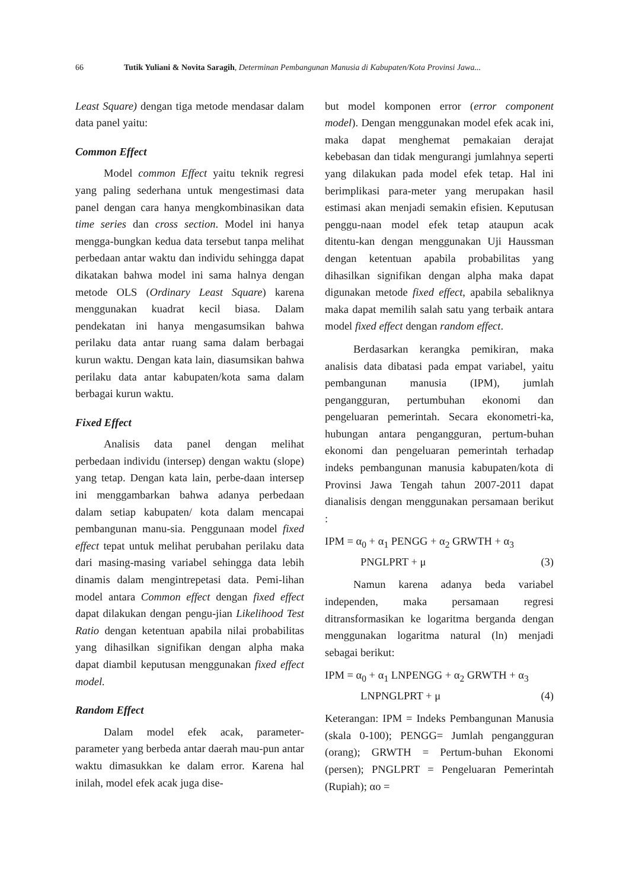66 Tutik Yuliani & Novita Saragih, Determinan Pembangunan Manusia di Kabupaten/Kota Provinsi Jawa...
Least Square) dengan tiga metode mendasar dalam data panel yaitu:
Common Effect
Model common Effect yaitu teknik regresi yang paling sederhana untuk mengestimasi data panel dengan cara hanya mengkombinasikan data time series dan cross section. Model ini hanya mengga-bungkan kedua data tersebut tanpa melihat perbedaan antar waktu dan individu sehingga dapat dikatakan bahwa model ini sama halnya dengan metode OLS (Ordinary Least Square) karena menggunakan kuadrat kecil biasa. Dalam pendekatan ini hanya mengasumsikan bahwa perilaku data antar ruang sama dalam berbagai kurun waktu. Dengan kata lain, diasumsikan bahwa perilaku data antar kabupaten/kota sama dalam berbagai kurun waktu.
Fixed Effect
Analisis data panel dengan melihat perbedaan individu (intersep) dengan waktu (slope) yang tetap. Dengan kata lain, perbe-daan intersep ini menggambarkan bahwa adanya perbedaan dalam setiap kabupaten/ kota dalam mencapai pembangunan manu-sia. Penggunaan model fixed effect tepat untuk melihat perubahan perilaku data dari masing-masing variabel sehingga data lebih dinamis dalam mengintrepetasi data. Pemi-lihan model antara Common effect dengan fixed effect dapat dilakukan dengan pengu-jian Likelihood Test Ratio dengan ketentuan apabila nilai probabilitas yang dihasilkan signifikan dengan alpha maka dapat diambil keputusan menggunakan fixed effect model.
Random Effect
Dalam model efek acak, parameter-parameter yang berbeda antar daerah mau-pun antar waktu dimasukkan ke dalam error. Karena hal inilah, model efek acak juga dise-
but model komponen error (error component model). Dengan menggunakan model efek acak ini, maka dapat menghemat pemakaian derajat kebebasan dan tidak mengurangi jumlahnya seperti yang dilakukan pada model efek tetap. Hal ini berimplikasi para-meter yang merupakan hasil estimasi akan menjadi semakin efisien. Keputusan penggu-naan model efek tetap ataupun acak ditentu-kan dengan menggunakan Uji Haussman dengan ketentuan apabila probabilitas yang dihasilkan signifikan dengan alpha maka dapat digunakan metode fixed effect, apabila sebaliknya maka dapat memilih salah satu yang terbaik antara model fixed effect dengan random effect.
Berdasarkan kerangka pemikiran, maka analisis data dibatasi pada empat variabel, yaitu pembangunan manusia (IPM), jumlah pengangguran, pertumbuhan ekonomi dan pengeluaran pemerintah. Secara ekonometri-ka, hubungan antara pengangguran, pertum-buhan ekonomi dan pengeluaran pemerintah terhadap indeks pembangunan manusia kabupaten/kota di Provinsi Jawa Tengah tahun 2007-2011 dapat dianalisis dengan menggunakan persamaan berikut :
IPM = α<sub>0</sub> + α<sub>1</sub> PENGG + α<sub>2</sub> GRWTH + α<sub>3</sub>
PNGLPRT + μ (3)
Namun karena adanya beda variabel independen, maka persamaan regresi ditransformasikan ke logaritma berganda dengan menggunakan logaritma natural (ln) menjadi sebagai berikut:
IPM = α<sub>0</sub> + α<sub>1</sub> LNPENGG + α<sub>2</sub> GRWTH + α<sub>3</sub>
LNPNGLPRT + μ (4)
Keterangan: IPM = Indeks Pembangunan Manusia (skala 0-100); PENGG= Jumlah pengangguran (orang); GRWTH = Pertum-buhan Ekonomi (persen); PNGLPRT = Pengeluaran Pemerintah (Rupiah); αo =